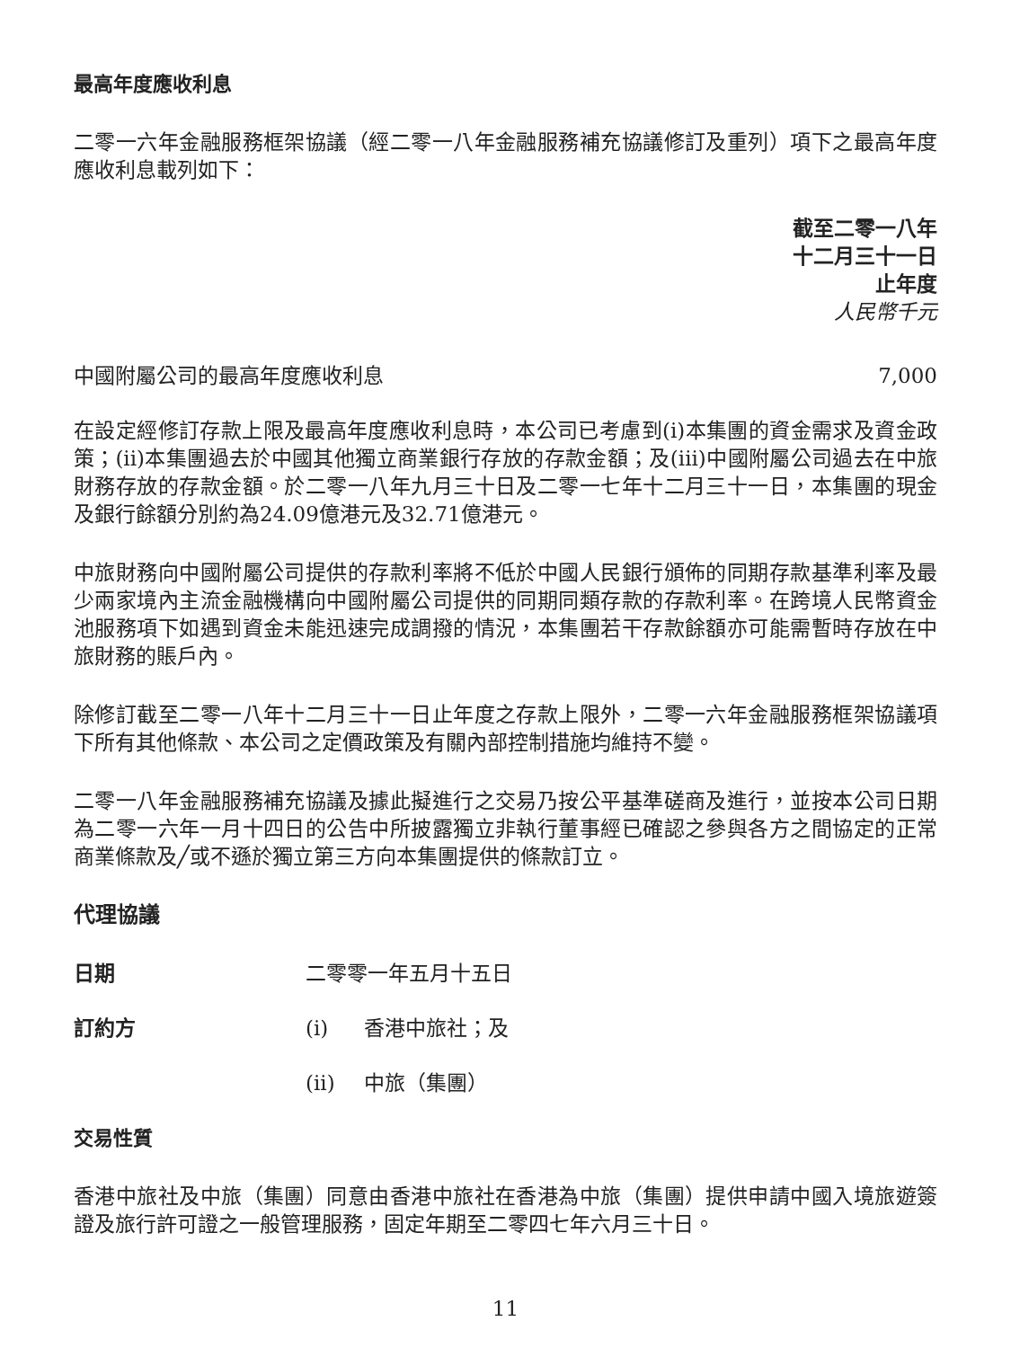最高年度應收利息
二零一六年金融服務框架協議（經二零一八年金融服務補充協議修訂及重列）項下之最高年度應收利息載列如下：
截至二零一八年
十二月三十一日
止年度
人民幣千元
| 中國附屬公司的最高年度應收利息 | 7,000 |
在設定經修訂存款上限及最高年度應收利息時，本公司已考慮到(i)本集團的資金需求及資金政策；(ii)本集團過去於中國其他獨立商業銀行存放的存款金額；及(iii)中國附屬公司過去在中旅財務存放的存款金額。於二零一八年九月三十日及二零一七年十二月三十一日，本集團的現金及銀行餘額分別約為24.09億港元及32.71億港元。
中旅財務向中國附屬公司提供的存款利率將不低於中國人民銀行頒佈的同期存款基準利率及最少兩家境內主流金融機構向中國附屬公司提供的同期同類存款的存款利率。在跨境人民幣資金池服務項下如遇到資金未能迅速完成調撥的情況，本集團若干存款餘額亦可能需暫時存放在中旅財務的賬戶內。
除修訂截至二零一八年十二月三十一日止年度之存款上限外，二零一六年金融服務框架協議項下所有其他條款、本公司之定價政策及有關內部控制措施均維持不變。
二零一八年金融服務補充協議及據此擬進行之交易乃按公平基準磋商及進行，並按本公司日期為二零一六年一月十四日的公告中所披露獨立非執行董事經已確認之參與各方之間協定的正常商業條款及╱或不遜於獨立第三方向本集團提供的條款訂立。
代理協議
| 日期 | 二零零一年五月十五日 | |
| 訂約方 | (i) | 香港中旅社；及 |
| | (ii) | 中旅（集團） |
交易性質
香港中旅社及中旅（集團）同意由香港中旅社在香港為中旅（集團）提供申請中國入境旅遊簽證及旅行許可證之一般管理服務，固定年期至二零四七年六月三十日。
11